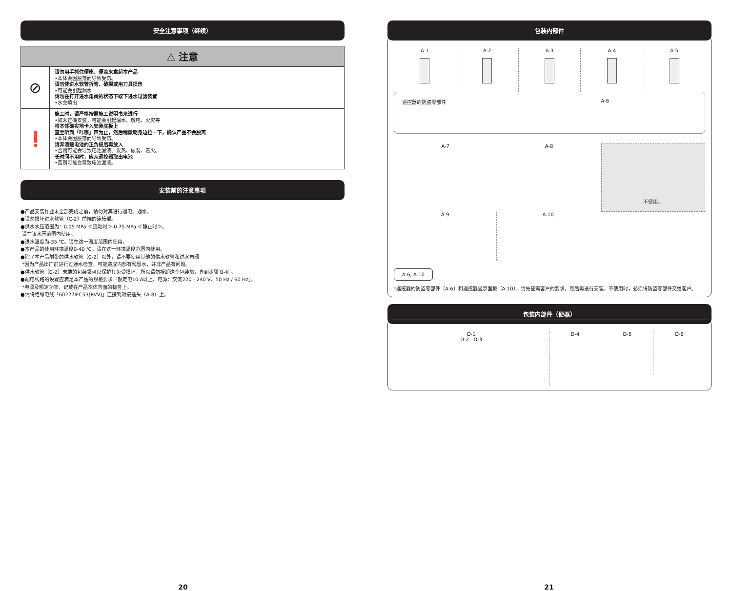安全注意事项（继续）
| ⚠ 注意 | |
| --- | --- |
| ⊘ | 请勿用手抓住便座、便盖来拿起本产品 •本体会因脱落而导致受伤。 请勿使进水软管折弯、破损或用刀具损伤 •可能会引起漏水 请勿在打开进水角阀的状态下取下进水过滤装置 •水会喷出 |
| ❗ | 施工时，请严格按照施工说明书来进行 •如未正确安装，可能会引起漏水、触电、火灾等 将本体确实地卡入安装底板上 直至听到「咔嚓」声为止，然后稍微朝身边拉一下，确认产品不会脱离 •本体会因脱落而导致受伤。 请弄清楚电池的正负极后再放入 •否则可能会导致电池漏液、发热、破裂、着火。 长时间不用时，应从遥控器取出电池 •否则可能会导致电池漏液。 |
安装前的注意事项
●产品安装作业未全部完成之前，请勿对其进行通电、通水。
●请勿损坏进水软管（C-2）前端的连接部。
●供水水压范围为：0.05 MPa ＜流动时＞-0.75 MPa ＜静止时＞。
请在该水压范围内使用。
●进水温度为-35 ℃。请在这一温度范围内使用。
●本产品的使用环境温度0-40 ℃。请在这一环境温度范围内使用。
●除了本产品附带的供水软管（C-2）以外，请不要使用其他的供水软管和进水角阀
*因为产品出厂前进行过通水检查，可能造成内部有残留水，并非产品有问题。
●供水软管（C-2）末端的包装袋可以保护其免受损坏，所以请勿拆卸这个包装袋，直到步骤 B-⑥ 。
●配电线路的设置应满足本产品的规格要求「额定电10 A以上、电源：交流220 - 240 V、50 Hz / 60 Hz」。
*电源及额定功率，记载在产品本体背面的标签上。
●请将绝缘电线「60227IEC53(RVV)」连接到对接插头（A-8）上。
包装内部件
A-1
A-2
A-3
A-4
A-5
遥控器的防盗零部件 A-6
A-7 A-8
不使用。
A-9 A-10
A-6, A-10
*遥控器的防盗零部件（A-6）和遥控器显示面板（A-10），请先征询客户的要求，然后再进行安装。不使用时，必须将防盗零部件交给客户。
包装内部件（便器）
D-1
D-2 D-3
D-4 D-5 D-6
20 21